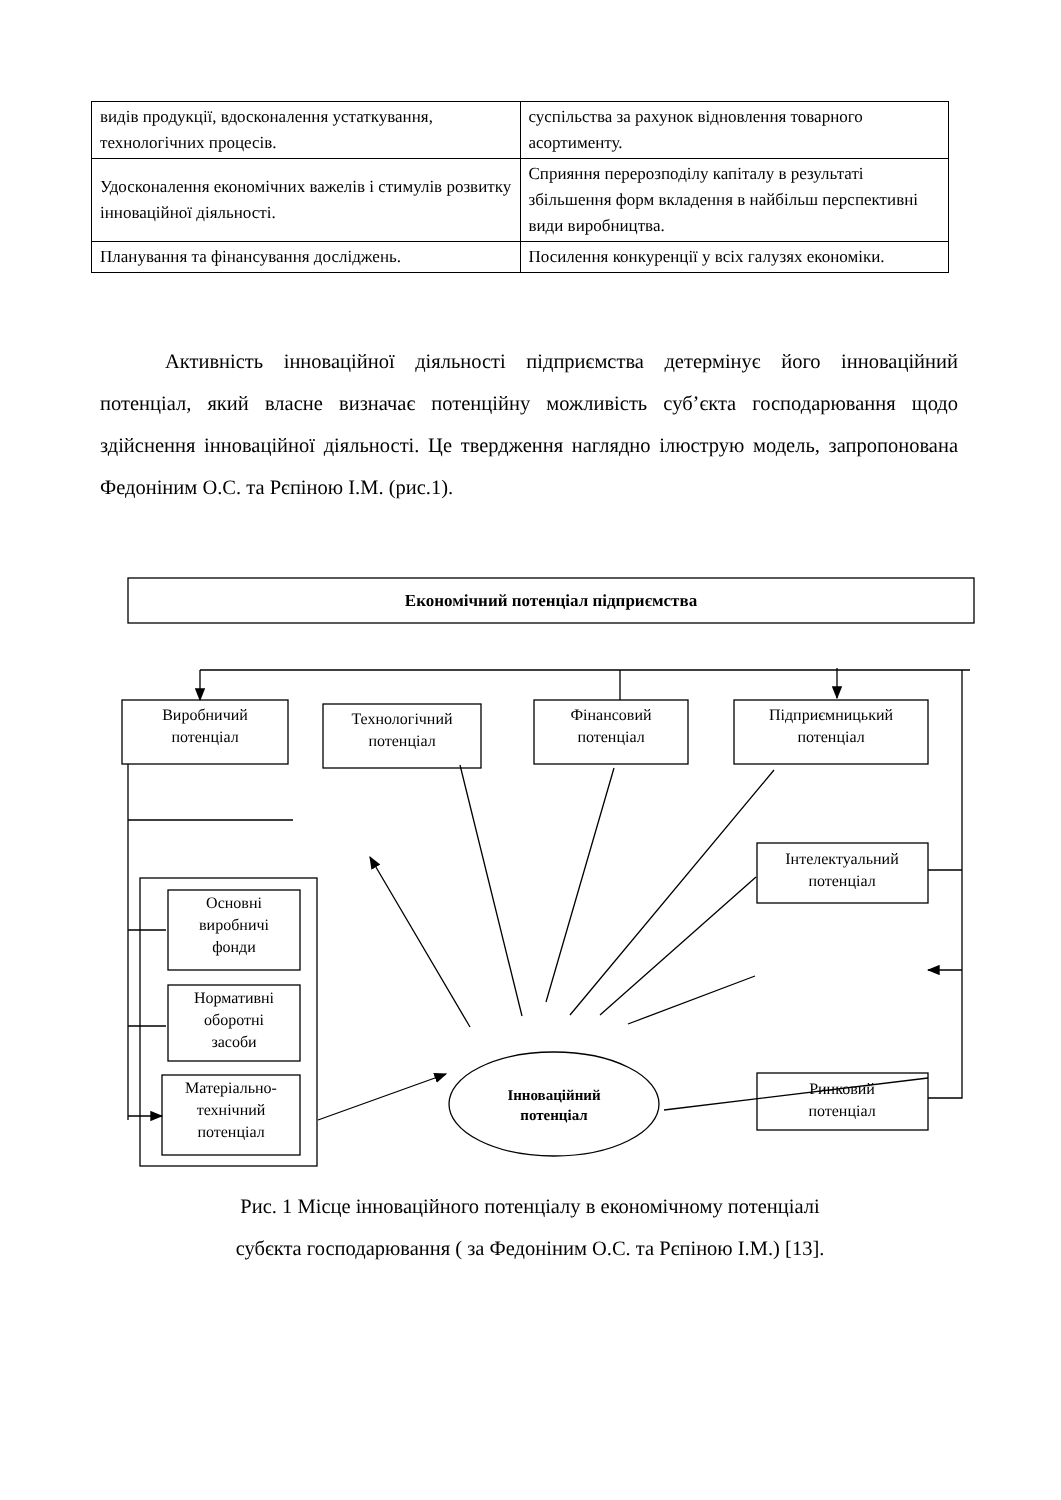| видів продукції, вдосконалення устаткування, технологічних процесів. | суспільства за рахунок відновлення товарного асортименту. |
| Удосконалення економічних важелів і стимулів розвитку інноваційної діяльності. | Сприяння перерозподілу капіталу в результаті збільшення форм вкладення в найбільш перспективні види виробництва. |
| Планування та фінансування досліджень. | Посилення конкуренції у всіх галузях економіки. |
Активність інноваційної діяльності підприємства детермінує його інноваційний потенціал, який власне визначає потенційну можливість суб’єкта господарювання щодо здійснення інноваційної діяльності. Це твердження наглядно ілюструю модель, запропонована Федоніним О.С. та Рєпіною І.М. (рис.1).
Економічний потенціал підприємства
Виробничий
потенціал
Технологічний
потенціал
Фінансовий
потенціал
Підприємницький
потенціал
Інтелектуальний
потенціал
Ринковий
потенціал
Основні
виробничі
фонди
Нормативні
оборотні
засоби
Матеріально-
технічний
потенціал
Інноваційний
потенціал
Рис. 1 Місце інноваційного потенціалу в економічному потенціалі
субєкта господарювання ( за Федоніним О.С. та Рєпіною І.М.) [13].